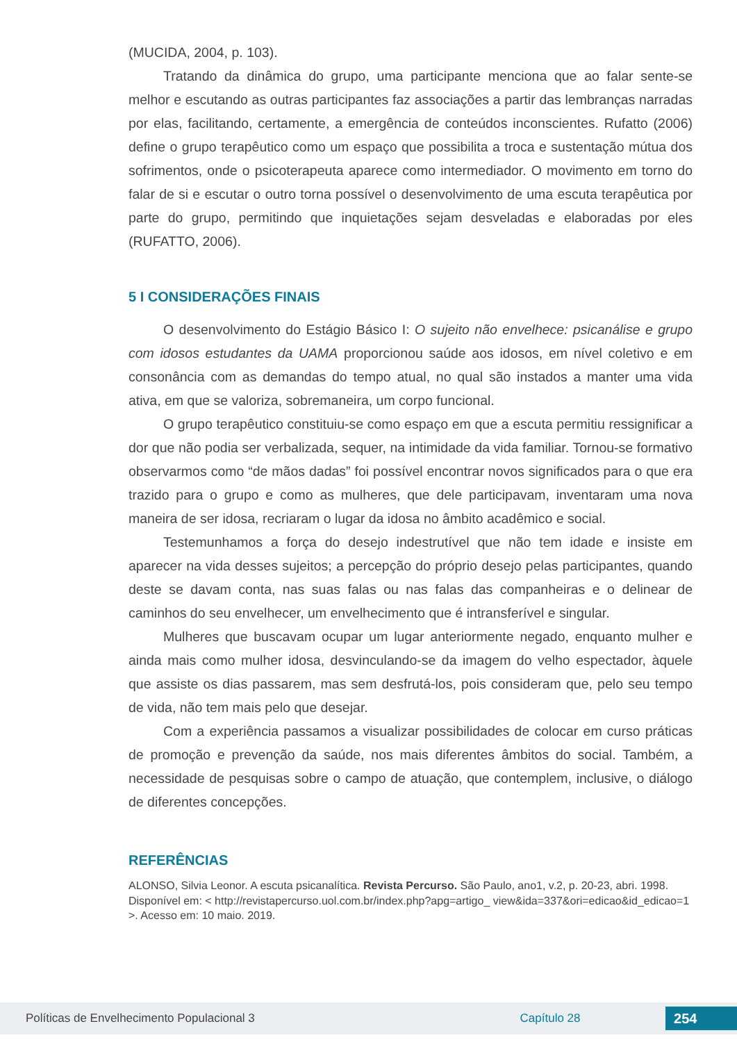(MUCIDA, 2004, p. 103).
Tratando da dinâmica do grupo, uma participante menciona que ao falar sente-se melhor e escutando as outras participantes faz associações a partir das lembranças narradas por elas, facilitando, certamente, a emergência de conteúdos inconscientes. Rufatto (2006) define o grupo terapêutico como um espaço que possibilita a troca e sustentação mútua dos sofrimentos, onde o psicoterapeuta aparece como intermediador. O movimento em torno do falar de si e escutar o outro torna possível o desenvolvimento de uma escuta terapêutica por parte do grupo, permitindo que inquietações sejam desveladas e elaboradas por eles (RUFATTO, 2006).
5 I CONSIDERAÇÕES FINAIS
O desenvolvimento do Estágio Básico I: O sujeito não envelhece: psicanálise e grupo com idosos estudantes da UAMA proporcionou saúde aos idosos, em nível coletivo e em consonância com as demandas do tempo atual, no qual são instados a manter uma vida ativa, em que se valoriza, sobremaneira, um corpo funcional.
O grupo terapêutico constituiu-se como espaço em que a escuta permitiu ressignificar a dor que não podia ser verbalizada, sequer, na intimidade da vida familiar. Tornou-se formativo observarmos como “de mãos dadas” foi possível encontrar novos significados para o que era trazido para o grupo e como as mulheres, que dele participavam, inventaram uma nova maneira de ser idosa, recriaram o lugar da idosa no âmbito acadêmico e social.
Testemunhamos a força do desejo indestrutível que não tem idade e insiste em aparecer na vida desses sujeitos; a percepção do próprio desejo pelas participantes, quando deste se davam conta, nas suas falas ou nas falas das companheiras e o delinear de caminhos do seu envelhecer, um envelhecimento que é intransferível e singular.
Mulheres que buscavam ocupar um lugar anteriormente negado, enquanto mulher e ainda mais como mulher idosa, desvinculando-se da imagem do velho espectador, àquele que assiste os dias passarem, mas sem desfrutá-los, pois consideram que, pelo seu tempo de vida, não tem mais pelo que desejar.
Com a experiência passamos a visualizar possibilidades de colocar em curso práticas de promoção e prevenção da saúde, nos mais diferentes âmbitos do social. Também, a necessidade de pesquisas sobre o campo de atuação, que contemplem, inclusive, o diálogo de diferentes concepções.
REFERÊNCIAS
ALONSO, Silvia Leonor. A escuta psicanalítica. Revista Percurso. São Paulo, ano1, v.2, p. 20-23, abri. 1998. Disponível em: < http://revistapercurso.uol.com.br/index.php?apg=artigo_ view&ida=337&ori=edicao&id_edicao=1 >. Acesso em: 10 maio. 2019.
Políticas de Envelhecimento Populacional 3 Capítulo 28 254